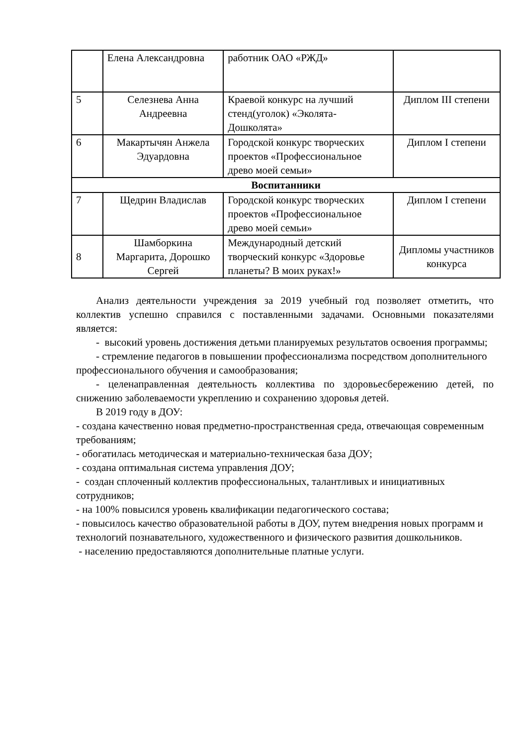| | Елена Александровна | работник ОАО «РЖД» | |
| 5 | Селезнева Анна Андреевна | Краевой конкурс на лучший стенд(уголок) «Эколята-Дошколята» | Диплом III степени |
| 6 | Макартычян Анжела Эдуардовна | Городской конкурс творческих проектов «Профессиональное древо моей семьи» | Диплом I степени |
| Воспитанники | | | |
| 7 | Щедрин Владислав | Городской конкурс творческих проектов «Профессиональное древо моей семьи» | Диплом I степени |
| 8 | Шамборкина Маргарита, Дорошко Сергей | Международный детский творческий конкурс «Здоровье планеты? В моих руках!» | Дипломы участников конкурса |
Анализ деятельности учреждения за 2019 учебный год позволяет отметить, что коллектив успешно справился с поставленными задачами. Основными показателями является:
- высокий уровень достижения детьми планируемых результатов освоения программы;
- стремление педагогов в повышении профессионализма посредством дополнительного профессионального обучения и самообразования;
- целенаправленная деятельность коллектива по здоровьесбережению детей, по снижению заболеваемости укреплению и сохранению здоровья детей.
В 2019 году в ДОУ:
- создана качественно новая предметно-пространственная среда, отвечающая современным требованиям;
- обогатилась методическая и материально-техническая база ДОУ;
- создана оптимальная система управления ДОУ;
- создан сплоченный коллектив профессиональных, талантливых и инициативных сотрудников;
- на 100% повысился уровень квалификации педагогического состава;
- повысилось качество образовательной работы в ДОУ, путем внедрения новых программ и технологий познавательного, художественного и физического развития дошкольников.
- населению предоставляются дополнительные платные услуги.